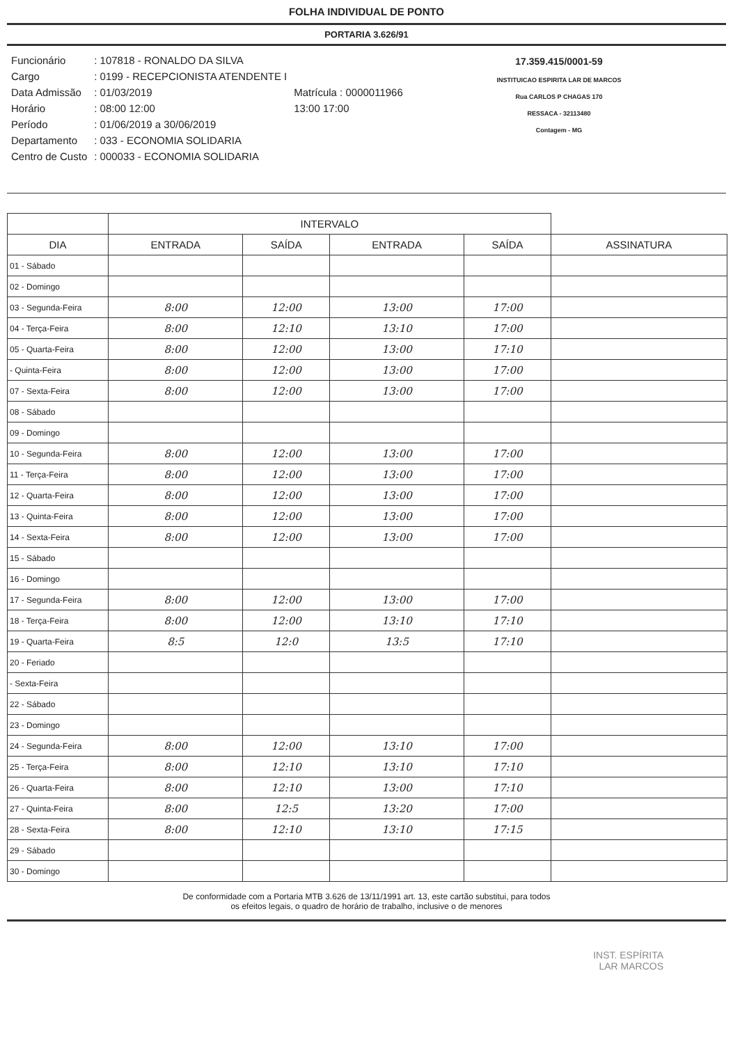FOLHA INDIVIDUAL DE PONTO
PORTARIA 3.626/91
| Funcionário | : 107818 - RONALDO DA SILVA | |
| Cargo | : 0199 - RECEPCIONISTA ATENDENTE I | |
| Data Admissão | : 01/03/2019 | Matrícula : 0000011966 |
| Horário | : 08:00 12:00 | 13:00 17:00 |
| Período | : 01/06/2019 a 30/06/2019 | |
| Departamento | : 033 - ECONOMIA SOLIDARIA | |
| Centro de Custo | : 000033 - ECONOMIA SOLIDARIA | |
17.359.415/0001-59
INSTITUICAO ESPIRITA LAR DE MARCOS
Rua CARLOS P CHAGAS 170
RESSACA - 32113480
Contagem - MG
| | INTERVALO | | | | |
| --- | --- | --- | --- | --- | --- |
| DIA | ENTRADA | SAÍDA | ENTRADA | SAÍDA | ASSINATURA |
| 01 - Sábado | | | | | |
| 02 - Domingo | | | | | |
| 03 - Segunda-Feira | 8:00 | 12:00 | 13:00 | 17:00 | |
| 04 - Terça-Feira | 8:00 | 12:10 | 13:10 | 17:00 | |
| 05 - Quarta-Feira | 8:00 | 12:00 | 13:00 | 17:10 | |
| - Quinta-Feira | 8:00 | 12:00 | 13:00 | 17:00 | |
| 07 - Sexta-Feira | 8:00 | 12:00 | 13:00 | 17:00 | |
| 08 - Sábado | | | | | |
| 09 - Domingo | | | | | |
| 10 - Segunda-Feira | 8:00 | 12:00 | 13:00 | 17:00 | |
| 11 - Terça-Feira | 8:00 | 12:00 | 13:00 | 17:00 | |
| 12 - Quarta-Feira | 8:00 | 12:00 | 13:00 | 17:00 | |
| 13 - Quinta-Feira | 8:00 | 12:00 | 13:00 | 17:00 | |
| 14 - Sexta-Feira | 8:00 | 12:00 | 13:00 | 17:00 | |
| 15 - Sábado | | | | | |
| 16 - Domingo | | | | | |
| 17 - Segunda-Feira | 8:00 | 12:00 | 13:00 | 17:00 | |
| 18 - Terça-Feira | 8:00 | 12:00 | 13:10 | 17:10 | |
| 19 - Quarta-Feira | 8:5 | 12:0 | 13:5 | 17:10 | |
| 20 - Feriado | | | | | |
| - Sexta-Feira | | | | | |
| 22 - Sábado | | | | | |
| 23 - Domingo | | | | | |
| 24 - Segunda-Feira | 8:00 | 12:00 | 13:10 | 17:00 | |
| 25 - Terça-Feira | 8:00 | 12:10 | 13:10 | 17:10 | |
| 26 - Quarta-Feira | 8:00 | 12:10 | 13:00 | 17:10 | |
| 27 - Quinta-Feira | 8:00 | 12:5 | 13:20 | 17:00 | |
| 28 - Sexta-Feira | 8:00 | 12:10 | 13:10 | 17:15 | |
| 29 - Sábado | | | | | |
| 30 - Domingo | | | | | |
De conformidade com a Portaria MTB 3.626 de 13/11/1991 art. 13, este cartão substitui, para todos
os efeitos legais, o quadro de horário de trabalho, inclusive o de menores
INST. ESPÍRITA
LAR MARCOS